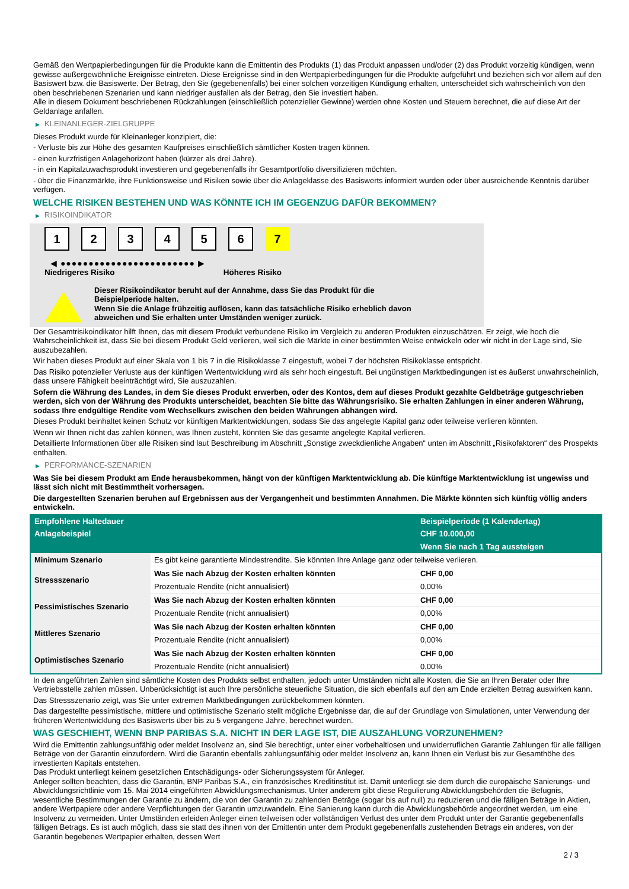Gemäß den Wertpapierbedingungen für die Produkte kann die Emittentin des Produkts (1) das Produkt anpassen und/oder (2) das Produkt vorzeitig kündigen, wenn gewisse außergewöhnliche Ereignisse eintreten. Diese Ereignisse sind in den Wertpapierbedingungen für die Produkte aufgeführt und beziehen sich vor allem auf den Basiswert bzw. die Basiswerte. Der Betrag, den Sie (gegebenenfalls) bei einer solchen vorzeitigen Kündigung erhalten, unterscheidet sich wahrscheinlich von den oben beschriebenen Szenarien und kann niedriger ausfallen als der Betrag, den Sie investiert haben.
Alle in diesem Dokument beschriebenen Rückzahlungen (einschließlich potenzieller Gewinne) werden ohne Kosten und Steuern berechnet, die auf diese Art der Geldanlage anfallen.
▶ KLEINANLEGER-ZIELGRUPPE
Dieses Produkt wurde für Kleinanleger konzipiert, die:
- Verluste bis zur Höhe des gesamten Kaufpreises einschließlich sämtlicher Kosten tragen können.
- einen kurzfristigen Anlagehorizont haben (kürzer als drei Jahre).
- in ein Kapitalzuwachsprodukt investieren und gegebenenfalls ihr Gesamtportfolio diversifizieren möchten.
- über die Finanzmärkte, ihre Funktionsweise und Risiken sowie über die Anlageklasse des Basiswerts informiert wurden oder über ausreichende Kenntnis darüber verfügen.
WELCHE RISIKEN BESTEHEN UND WAS KÖNNTE ICH IM GEGENZUG DAFÜR BEKOMMEN?
▶ RISIKOINDIKATOR
1 2 3 4 5 6 7
◀ ●●●●●●●●●●●●●●●●●●●●●●●● ▶
Niedrigeres Risiko Höheres Risiko
Dieser Risikoindikator beruht auf der Annahme, dass Sie das Produkt für die
Beispielperiode halten.
Wenn Sie die Anlage frühzeitig auflösen, kann das tatsächliche Risiko erheblich davon
abweichen und Sie erhalten unter Umständen weniger zurück.
Der Gesamtrisikoindikator hilft Ihnen, das mit diesem Produkt verbundene Risiko im Vergleich zu anderen Produkten einzuschätzen. Er zeigt, wie hoch die Wahrscheinlichkeit ist, dass Sie bei diesem Produkt Geld verlieren, weil sich die Märkte in einer bestimmten Weise entwickeln oder wir nicht in der Lage sind, Sie auszubezahlen.
Wir haben dieses Produkt auf einer Skala von 1 bis 7 in die Risikoklasse 7 eingestuft, wobei 7 der höchsten Risikoklasse entspricht.
Das Risiko potenzieller Verluste aus der künftigen Wertentwicklung wird als sehr hoch eingestuft. Bei ungünstigen Marktbedingungen ist es äußerst unwahrscheinlich, dass unsere Fähigkeit beeinträchtigt wird, Sie auszuzahlen.
Sofern die Währung des Landes, in dem Sie dieses Produkt erwerben, oder des Kontos, dem auf dieses Produkt gezahlte Geldbeträge gutgeschrieben werden, sich von der Währung des Produkts unterscheidet, beachten Sie bitte das Währungsrisiko. Sie erhalten Zahlungen in einer anderen Währung, sodass Ihre endgültige Rendite vom Wechselkurs zwischen den beiden Währungen abhängen wird.
Dieses Produkt beinhaltet keinen Schutz vor künftigen Marktentwicklungen, sodass Sie das angelegte Kapital ganz oder teilweise verlieren könnten.
Wenn wir Ihnen nicht das zahlen können, was Ihnen zusteht, könnten Sie das gesamte angelegte Kapital verlieren.
Detaillierte Informationen über alle Risiken sind laut Beschreibung im Abschnitt „Sonstige zweckdienliche Angaben“ unten im Abschnitt „Risikofaktoren“ des Prospekts enthalten.
▶ PERFORMANCE-SZENARIEN
Was Sie bei diesem Produkt am Ende herausbekommen, hängt von der künftigen Marktentwicklung ab. Die künftige Marktentwicklung ist ungewiss und lässt sich nicht mit Bestimmtheit vorhersagen.
Die dargestellten Szenarien beruhen auf Ergebnissen aus der Vergangenheit und bestimmten Annahmen. Die Märkte könnten sich künftig völlig anders entwickeln.
| Empfohlene Haltedauer | | Beispielperiode (1 Kalendertag) |
| --- | --- | --- |
| Anlagebeispiel | | CHF 10.000,00 |
| | | Wenn Sie nach 1 Tag aussteigen |
| Minimum Szenario | Es gibt keine garantierte Mindestrendite. Sie könnten Ihre Anlage ganz oder teilweise verlieren. | |
| Stressszenario | Was Sie nach Abzug der Kosten erhalten könnten | CHF 0,00 |
| | Prozentuale Rendite (nicht annualisiert) | 0,00% |
| Pessimistisches Szenario | Was Sie nach Abzug der Kosten erhalten könnten | CHF 0,00 |
| | Prozentuale Rendite (nicht annualisiert) | 0,00% |
| Mittleres Szenario | Was Sie nach Abzug der Kosten erhalten könnten | CHF 0,00 |
| | Prozentuale Rendite (nicht annualisiert) | 0,00% |
| Optimistisches Szenario | Was Sie nach Abzug der Kosten erhalten könnten | CHF 0,00 |
| | Prozentuale Rendite (nicht annualisiert) | 0,00% |
In den angeführten Zahlen sind sämtliche Kosten des Produkts selbst enthalten, jedoch unter Umständen nicht alle Kosten, die Sie an Ihren Berater oder Ihre Vertriebsstelle zahlen müssen. Unberücksichtigt ist auch Ihre persönliche steuerliche Situation, die sich ebenfalls auf den am Ende erzielten Betrag auswirken kann.
Das Stressszenario zeigt, was Sie unter extremen Marktbedingungen zurückbekommen könnten.
Das dargestellte pessimistische, mittlere und optimistische Szenario stellt mögliche Ergebnisse dar, die auf der Grundlage von Simulationen, unter Verwendung der früheren Wertentwicklung des Basiswerts über bis zu 5 vergangene Jahre, berechnet wurden.
WAS GESCHIEHT, WENN BNP PARIBAS S.A. NICHT IN DER LAGE IST, DIE AUSZAHLUNG VORZUNEHMEN?
Wird die Emittentin zahlungsunfähig oder meldet Insolvenz an, sind Sie berechtigt, unter einer vorbehaltlosen und unwiderruflichen Garantie Zahlungen für alle fälligen Beträge von der Garantin einzufordern. Wird die Garantin ebenfalls zahlungsunfähig oder meldet Insolvenz an, kann Ihnen ein Verlust bis zur Gesamthöhe des investierten Kapitals entstehen.
Das Produkt unterliegt keinem gesetzlichen Entschädigungs- oder Sicherungssystem für Anleger.
Anleger sollten beachten, dass die Garantin, BNP Paribas S.A., ein französisches Kreditinstitut ist. Damit unterliegt sie dem durch die europäische Sanierungs- und Abwicklungsrichtlinie vom 15. Mai 2014 eingeführten Abwicklungsmechanismus. Unter anderem gibt diese Regulierung Abwicklungsbehörden die Befugnis, wesentliche Bestimmungen der Garantie zu ändern, die von der Garantin zu zahlenden Beträge (sogar bis auf null) zu reduzieren und die fälligen Beträge in Aktien, andere Wertpapiere oder andere Verpflichtungen der Garantin umzuwandeln. Eine Sanierung kann durch die Abwicklungsbehörde angeordnet werden, um eine Insolvenz zu vermeiden. Unter Umständen erleiden Anleger einen teilweisen oder vollständigen Verlust des unter dem Produkt unter der Garantie gegebenenfalls fälligen Betrags. Es ist auch möglich, dass sie statt des ihnen von der Emittentin unter dem Produkt gegebenenfalls zustehenden Betrags ein anderes, von der Garantin begebenes Wertpapier erhalten, dessen Wert
2 / 3